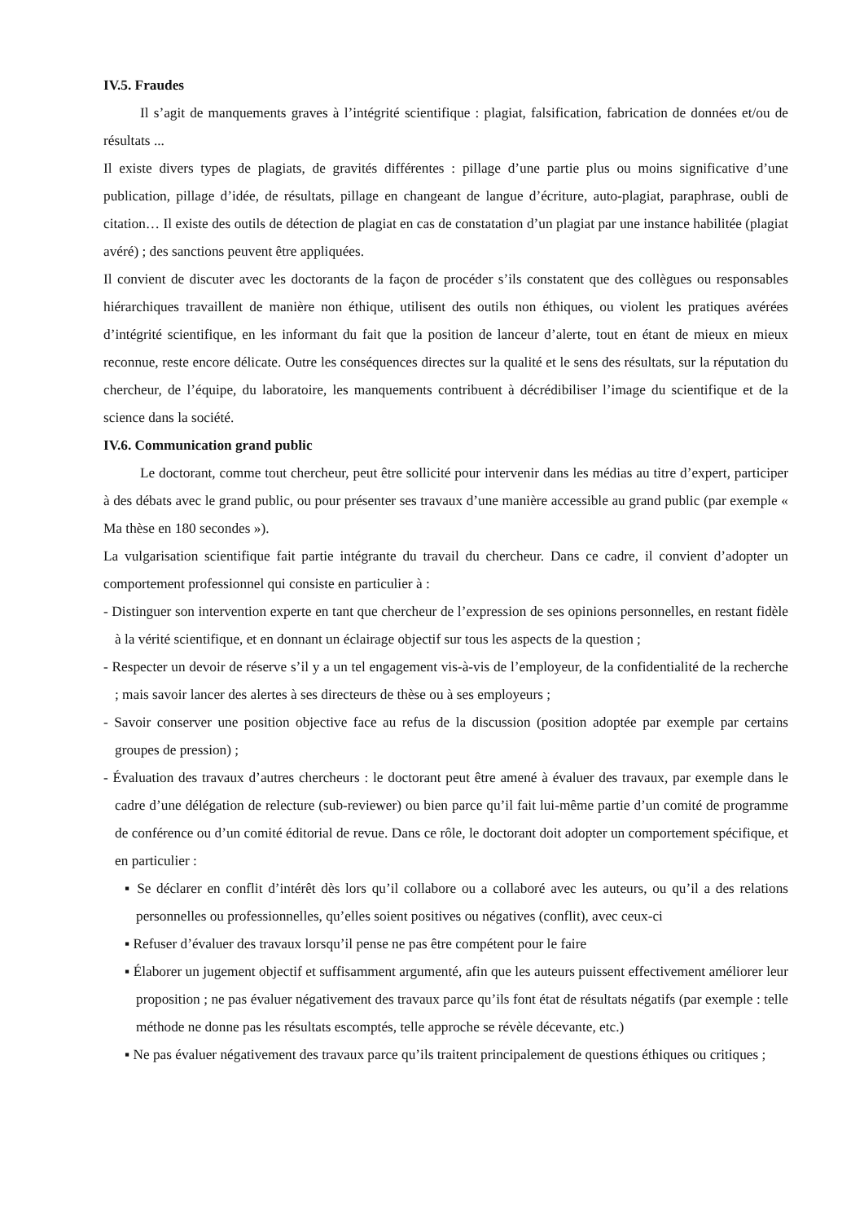IV.5. Fraudes
Il s’agit de manquements graves à l’intégrité scientifique : plagiat, falsification, fabrication de données et/ou de résultats ...
Il existe divers types de plagiats, de gravités différentes : pillage d’une partie plus ou moins significative d’une publication, pillage d’idée, de résultats, pillage en changeant de langue d’écriture, auto-plagiat, paraphrase, oubli de citation… Il existe des outils de détection de plagiat en cas de constatation d’un plagiat par une instance habilitée (plagiat avéré) ; des sanctions peuvent être appliquées.
Il convient de discuter avec les doctorants de la façon de procéder s’ils constatent que des collègues ou responsables hiérarchiques travaillent de manière non éthique, utilisent des outils non éthiques, ou violent les pratiques avérées d’intégrité scientifique, en les informant du fait que la position de lanceur d’alerte, tout en étant de mieux en mieux reconnue, reste encore délicate. Outre les conséquences directes sur la qualité et le sens des résultats, sur la réputation du chercheur, de l’équipe, du laboratoire, les manquements contribuent à décrédibiliser l’image du scientifique et de la science dans la société.
IV.6. Communication grand public
Le doctorant, comme tout chercheur, peut être sollicité pour intervenir dans les médias au titre d’expert, participer à des débats avec le grand public, ou pour présenter ses travaux d’une manière accessible au grand public (par exemple « Ma thèse en 180 secondes »).
La vulgarisation scientifique fait partie intégrante du travail du chercheur. Dans ce cadre, il convient d’adopter un comportement professionnel qui consiste en particulier à :
- Distinguer son intervention experte en tant que chercheur de l’expression de ses opinions personnelles, en restant fidèle à la vérité scientifique, et en donnant un éclairage objectif sur tous les aspects de la question ;
- Respecter un devoir de réserve s’il y a un tel engagement vis-à-vis de l’employeur, de la confidentialité de la recherche ; mais savoir lancer des alertes à ses directeurs de thèse ou à ses employeurs ;
- Savoir conserver une position objective face au refus de la discussion (position adoptée par exemple par certains groupes de pression) ;
- Évaluation des travaux d’autres chercheurs : le doctorant peut être amené à évaluer des travaux, par exemple dans le cadre d’une délégation de relecture (sub-reviewer) ou bien parce qu’il fait lui-même partie d’un comité de programme de conférence ou d’un comité éditorial de revue. Dans ce rôle, le doctorant doit adopter un comportement spécifique, et en particulier :
▪ Se déclarer en conflit d’intérêt dès lors qu’il collabore ou a collaboré avec les auteurs, ou qu’il a des relations personnelles ou professionnelles, qu’elles soient positives ou négatives (conflit), avec ceux-ci
▪ Refuser d’évaluer des travaux lorsqu’il pense ne pas être compétent pour le faire
▪ Élaborer un jugement objectif et suffisamment argumenté, afin que les auteurs puissent effectivement améliorer leur proposition ; ne pas évaluer négativement des travaux parce qu’ils font état de résultats négatifs (par exemple : telle méthode ne donne pas les résultats escomptés, telle approche se révèle décevante, etc.)
▪ Ne pas évaluer négativement des travaux parce qu’ils traitent principalement de questions éthiques ou critiques ;